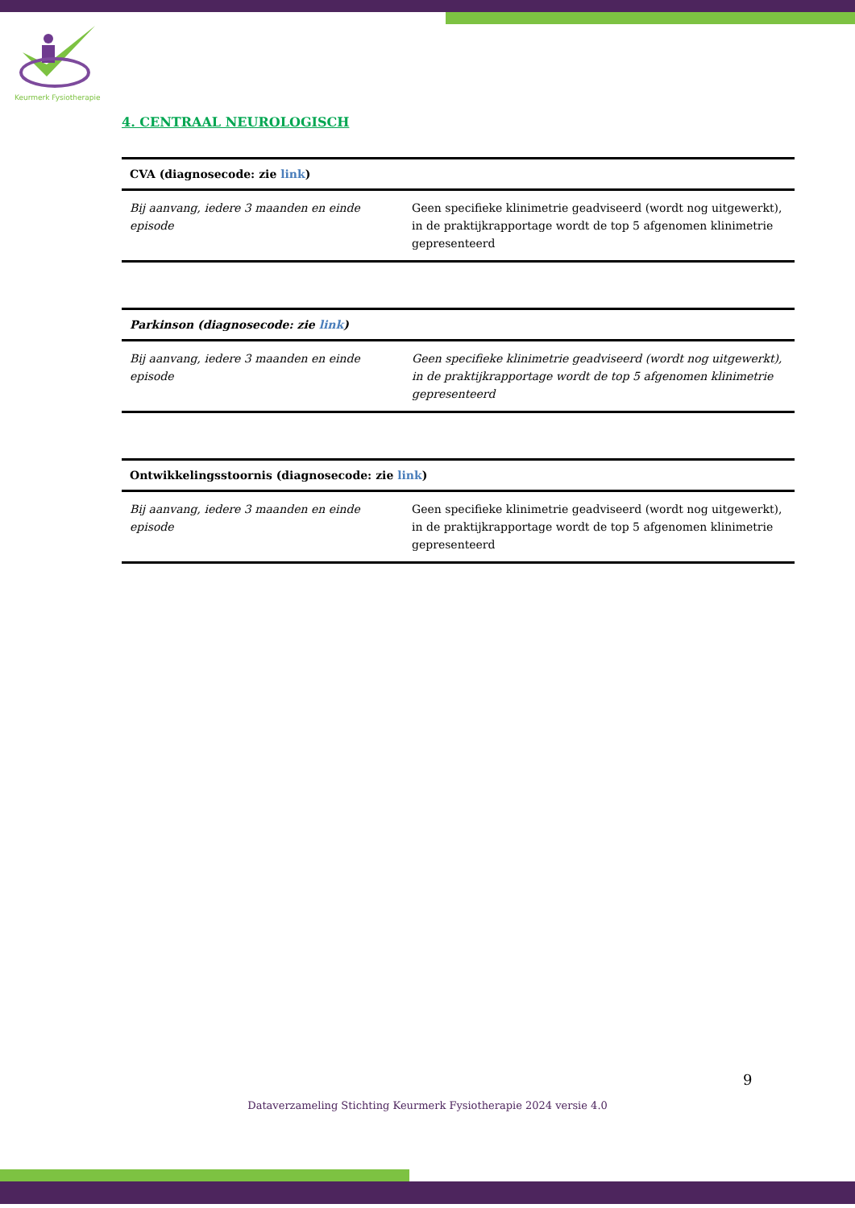Keurmerk Fysiotherapie
4. CENTRAAL NEUROLOGISCH
| CVA (diagnosecode: zie link ) | |
| --- | --- |
| Bij aanvang, iedere 3 maanden en einde episode | Geen specifieke klinimetrie geadviseerd (wordt nog uitgewerkt), in de praktijkrapportage wordt de top 5 afgenomen klinimetrie gepresenteerd |
| Parkinson (diagnosecode: zie link ) | |
| --- | --- |
| Bij aanvang, iedere 3 maanden en einde episode | Geen specifieke klinimetrie geadviseerd (wordt nog uitgewerkt), in de praktijkrapportage wordt de top 5 afgenomen klinimetrie gepresenteerd |
| Ontwikkelingsstoornis (diagnosecode: zie link ) | |
| --- | --- |
| Bij aanvang, iedere 3 maanden en einde episode | Geen specifieke klinimetrie geadviseerd (wordt nog uitgewerkt), in de praktijkrapportage wordt de top 5 afgenomen klinimetrie gepresenteerd |
9
Dataverzameling Stichting Keurmerk Fysiotherapie 2024 versie 4.0